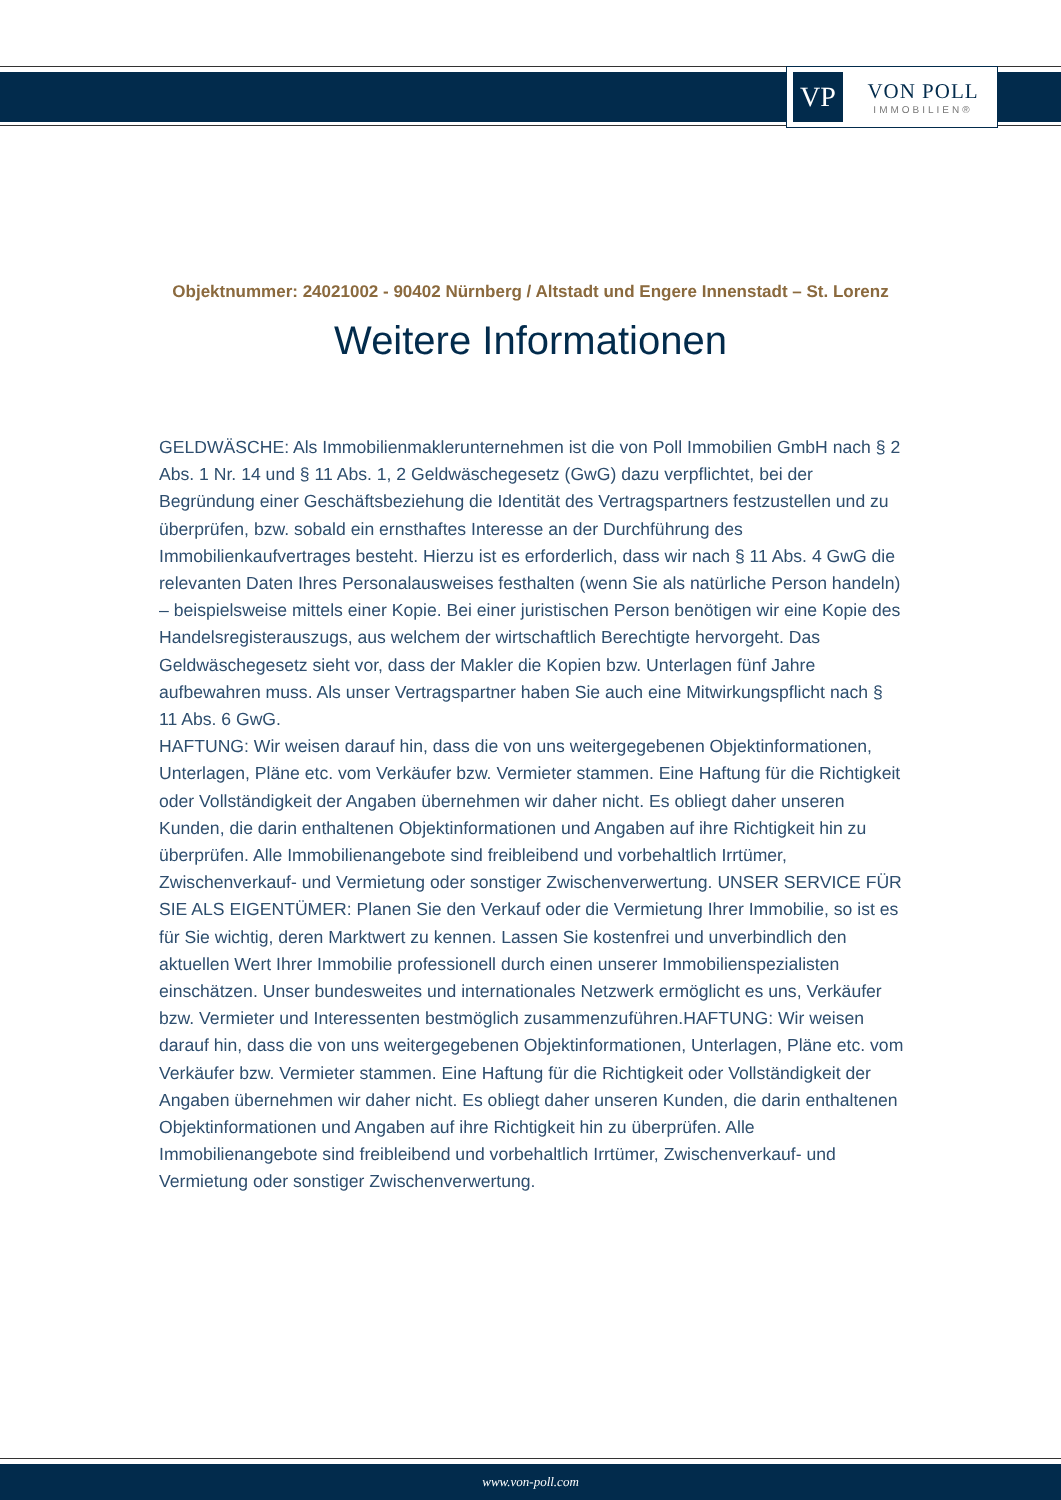VP
VON POLL
IMMOBILIEN®
Objektnummer: 24021002 - 90402 Nürnberg / Altstadt und Engere Innenstadt – St. Lorenz
Weitere Informationen
GELDWÄSCHE: Als Immobilienmaklerunternehmen ist die von Poll Immobilien GmbH nach § 2 Abs. 1 Nr. 14 und § 11 Abs. 1, 2 Geldwäschegesetz (GwG) dazu verpflichtet, bei der Begründung einer Geschäftsbeziehung die Identität des Vertragspartners festzustellen und zu überprüfen, bzw. sobald ein ernsthaftes Interesse an der Durchführung des Immobilienkaufvertrages besteht. Hierzu ist es erforderlich, dass wir nach § 11 Abs. 4 GwG die relevanten Daten Ihres Personalausweises festhalten (wenn Sie als natürliche Person handeln) – beispielsweise mittels einer Kopie. Bei einer juristischen Person benötigen wir eine Kopie des Handelsregisterauszugs, aus welchem der wirtschaftlich Berechtigte hervorgeht. Das Geldwäschegesetz sieht vor, dass der Makler die Kopien bzw. Unterlagen fünf Jahre aufbewahren muss. Als unser Vertragspartner haben Sie auch eine Mitwirkungspflicht nach § 11 Abs. 6 GwG.
HAFTUNG: Wir weisen darauf hin, dass die von uns weitergegebenen Objektinformationen, Unterlagen, Pläne etc. vom Verkäufer bzw. Vermieter stammen. Eine Haftung für die Richtigkeit oder Vollständigkeit der Angaben übernehmen wir daher nicht. Es obliegt daher unseren Kunden, die darin enthaltenen Objektinformationen und Angaben auf ihre Richtigkeit hin zu überprüfen. Alle Immobilienangebote sind freibleibend und vorbehaltlich Irrtümer, Zwischenverkauf- und Vermietung oder sonstiger Zwischenverwertung. UNSER SERVICE FÜR SIE ALS EIGENTÜMER: Planen Sie den Verkauf oder die Vermietung Ihrer Immobilie, so ist es für Sie wichtig, deren Marktwert zu kennen. Lassen Sie kostenfrei und unverbindlich den aktuellen Wert Ihrer Immobilie professionell durch einen unserer Immobilienspezialisten einschätzen. Unser bundesweites und internationales Netzwerk ermöglicht es uns, Verkäufer bzw. Vermieter und Interessenten bestmöglich zusammenzuführen.HAFTUNG: Wir weisen darauf hin, dass die von uns weitergegebenen Objektinformationen, Unterlagen, Pläne etc. vom Verkäufer bzw. Vermieter stammen. Eine Haftung für die Richtigkeit oder Vollständigkeit der Angaben übernehmen wir daher nicht. Es obliegt daher unseren Kunden, die darin enthaltenen Objektinformationen und Angaben auf ihre Richtigkeit hin zu überprüfen. Alle Immobilienangebote sind freibleibend und vorbehaltlich Irrtümer, Zwischenverkauf- und Vermietung oder sonstiger Zwischenverwertung.
www.von-poll.com